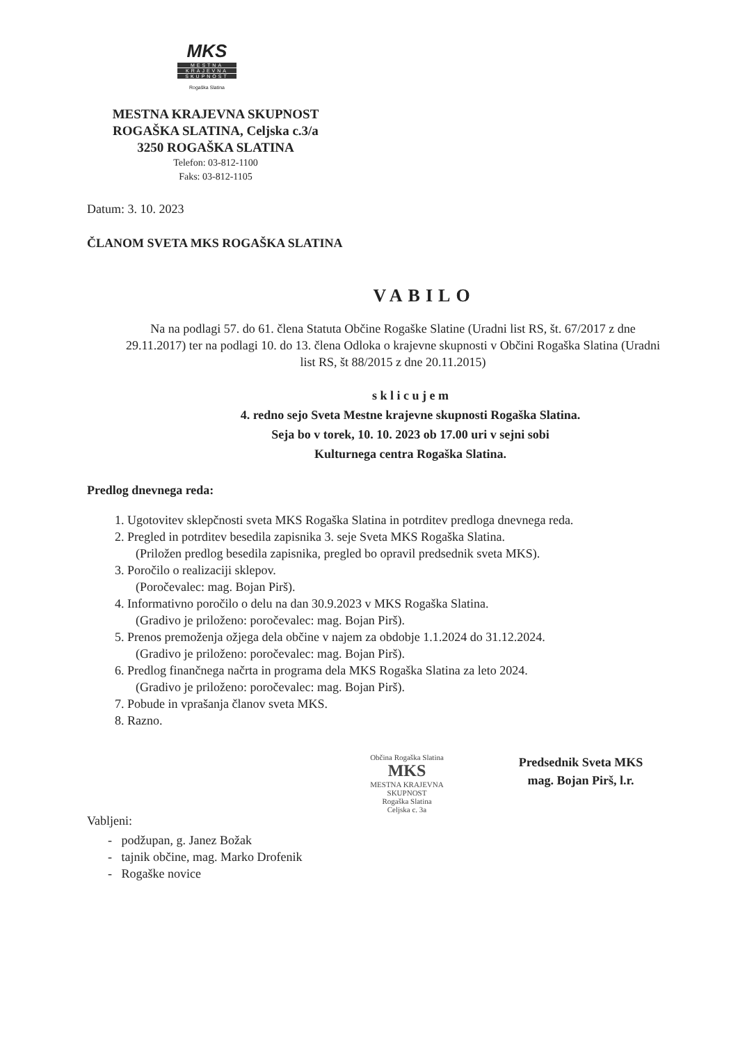MKS
MESTNA
KRAJEVNA
SKUPNOST
Rogaška Slatina
MESTNA KRAJEVNA SKUPNOST
ROGAŠKA SLATINA, Celjska c.3/a
3250 ROGAŠKA SLATINA
Telefon: 03-812-1100
Faks: 03-812-1105
Datum: 3. 10. 2023
ČLANOM SVETA MKS ROGAŠKA SLATINA
VABILO
Na na podlagi 57. do 61. člena Statuta Občine Rogaške Slatine (Uradni list RS, št. 67/2017 z dne 29.11.2017) ter na podlagi 10. do 13. člena Odloka o krajevne skupnosti v Občini Rogaška Slatina (Uradni list RS, št 88/2015 z dne 20.11.2015)
s k l i c u j e m
4. redno sejo Sveta Mestne krajevne skupnosti Rogaška Slatina.
Seja bo v torek, 10. 10. 2023 ob 17.00 uri v sejni sobi
Kulturnega centra Rogaška Slatina.
Predlog dnevnega reda:
1. Ugotovitev sklepčnosti sveta MKS Rogaška Slatina in potrditev predloga dnevnega reda.
2. Pregled in potrditev besedila zapisnika 3. seje Sveta MKS Rogaška Slatina.
(Priložen predlog besedila zapisnika, pregled bo opravil predsednik sveta MKS).
3. Poročilo o realizaciji sklepov.
(Poročevalec: mag. Bojan Pirš).
4. Informativno poročilo o delu na dan 30.9.2023 v MKS Rogaška Slatina.
(Gradivo je priloženo: poročevalec: mag. Bojan Pirš).
5. Prenos premoženja ožjega dela občine v najem za obdobje 1.1.2024 do 31.12.2024.
(Gradivo je priloženo: poročevalec: mag. Bojan Pirš).
6. Predlog finančnega načrta in programa dela MKS Rogaška Slatina za leto 2024.
(Gradivo je priloženo: poročevalec: mag. Bojan Pirš).
7. Pobude in vprašanja članov sveta MKS.
8. Razno.
Občina Rogaška Slatina
MKS
MESTNA KRAJEVNA SKUPNOST
Rogaška Slatina
Celjska c. 3a
Predsednik Sveta MKS
mag. Bojan Pirš, l.r.
Vabljeni:
- podžupan, g. Janez Božak
- tajnik občine, mag. Marko Drofenik
- Rogaške novice